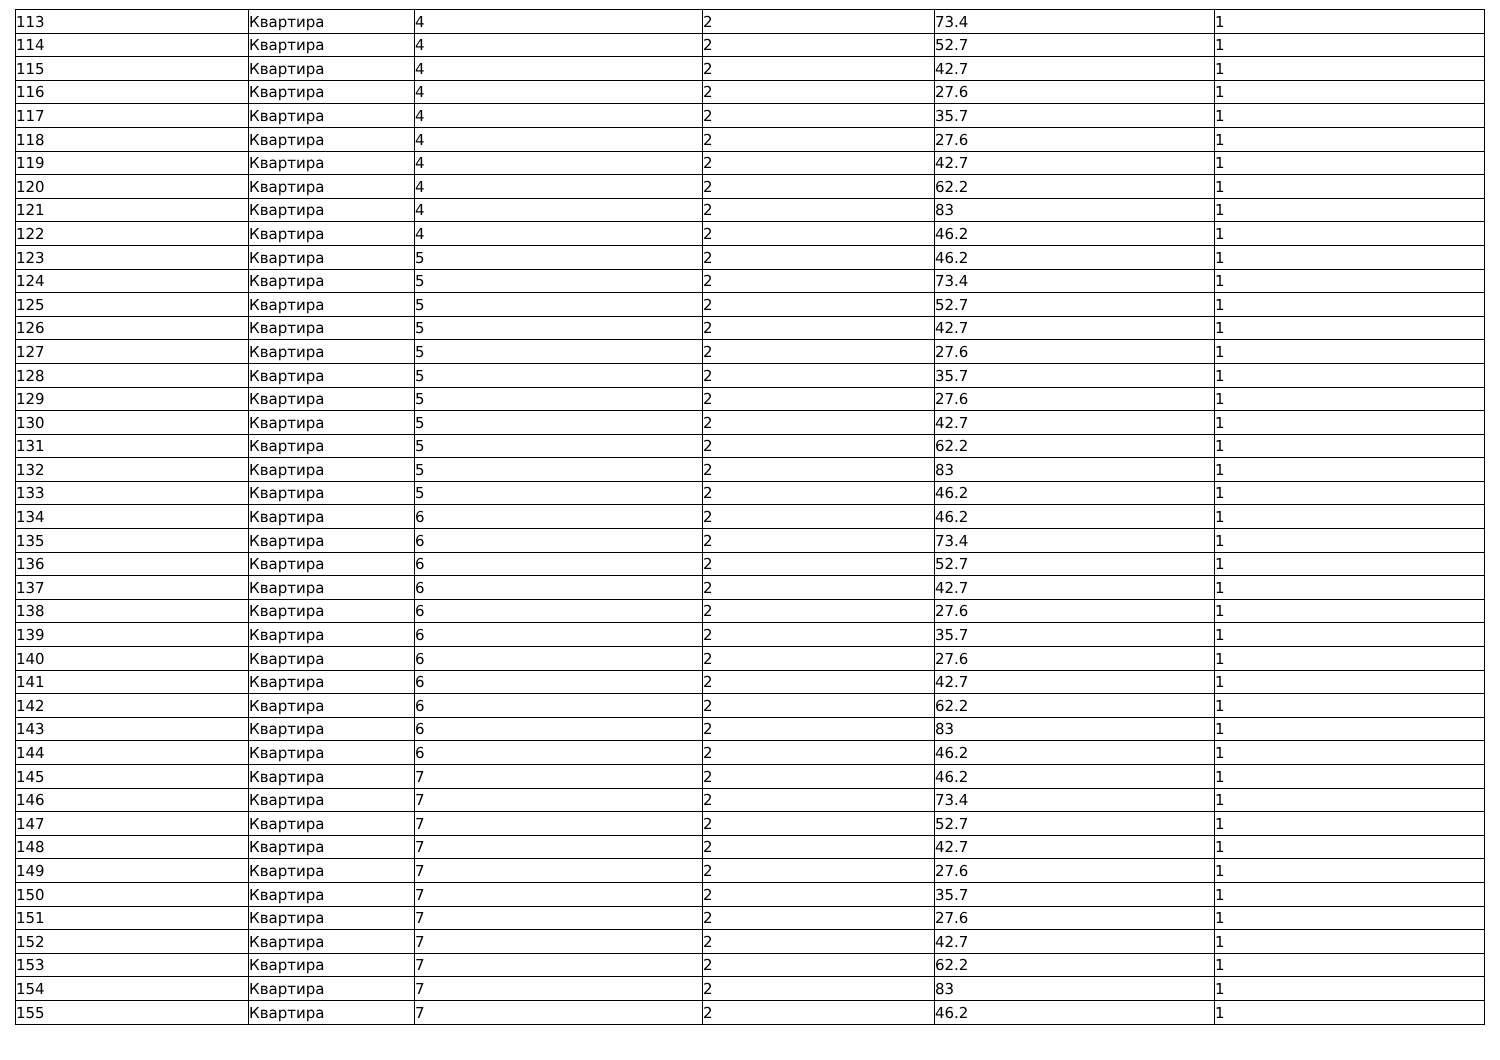| 113 | Квартира | 4 | 2 | 73.4 | 1 |
| 114 | Квартира | 4 | 2 | 52.7 | 1 |
| 115 | Квартира | 4 | 2 | 42.7 | 1 |
| 116 | Квартира | 4 | 2 | 27.6 | 1 |
| 117 | Квартира | 4 | 2 | 35.7 | 1 |
| 118 | Квартира | 4 | 2 | 27.6 | 1 |
| 119 | Квартира | 4 | 2 | 42.7 | 1 |
| 120 | Квартира | 4 | 2 | 62.2 | 1 |
| 121 | Квартира | 4 | 2 | 83 | 1 |
| 122 | Квартира | 4 | 2 | 46.2 | 1 |
| 123 | Квартира | 5 | 2 | 46.2 | 1 |
| 124 | Квартира | 5 | 2 | 73.4 | 1 |
| 125 | Квартира | 5 | 2 | 52.7 | 1 |
| 126 | Квартира | 5 | 2 | 42.7 | 1 |
| 127 | Квартира | 5 | 2 | 27.6 | 1 |
| 128 | Квартира | 5 | 2 | 35.7 | 1 |
| 129 | Квартира | 5 | 2 | 27.6 | 1 |
| 130 | Квартира | 5 | 2 | 42.7 | 1 |
| 131 | Квартира | 5 | 2 | 62.2 | 1 |
| 132 | Квартира | 5 | 2 | 83 | 1 |
| 133 | Квартира | 5 | 2 | 46.2 | 1 |
| 134 | Квартира | 6 | 2 | 46.2 | 1 |
| 135 | Квартира | 6 | 2 | 73.4 | 1 |
| 136 | Квартира | 6 | 2 | 52.7 | 1 |
| 137 | Квартира | 6 | 2 | 42.7 | 1 |
| 138 | Квартира | 6 | 2 | 27.6 | 1 |
| 139 | Квартира | 6 | 2 | 35.7 | 1 |
| 140 | Квартира | 6 | 2 | 27.6 | 1 |
| 141 | Квартира | 6 | 2 | 42.7 | 1 |
| 142 | Квартира | 6 | 2 | 62.2 | 1 |
| 143 | Квартира | 6 | 2 | 83 | 1 |
| 144 | Квартира | 6 | 2 | 46.2 | 1 |
| 145 | Квартира | 7 | 2 | 46.2 | 1 |
| 146 | Квартира | 7 | 2 | 73.4 | 1 |
| 147 | Квартира | 7 | 2 | 52.7 | 1 |
| 148 | Квартира | 7 | 2 | 42.7 | 1 |
| 149 | Квартира | 7 | 2 | 27.6 | 1 |
| 150 | Квартира | 7 | 2 | 35.7 | 1 |
| 151 | Квартира | 7 | 2 | 27.6 | 1 |
| 152 | Квартира | 7 | 2 | 42.7 | 1 |
| 153 | Квартира | 7 | 2 | 62.2 | 1 |
| 154 | Квартира | 7 | 2 | 83 | 1 |
| 155 | Квартира | 7 | 2 | 46.2 | 1 |